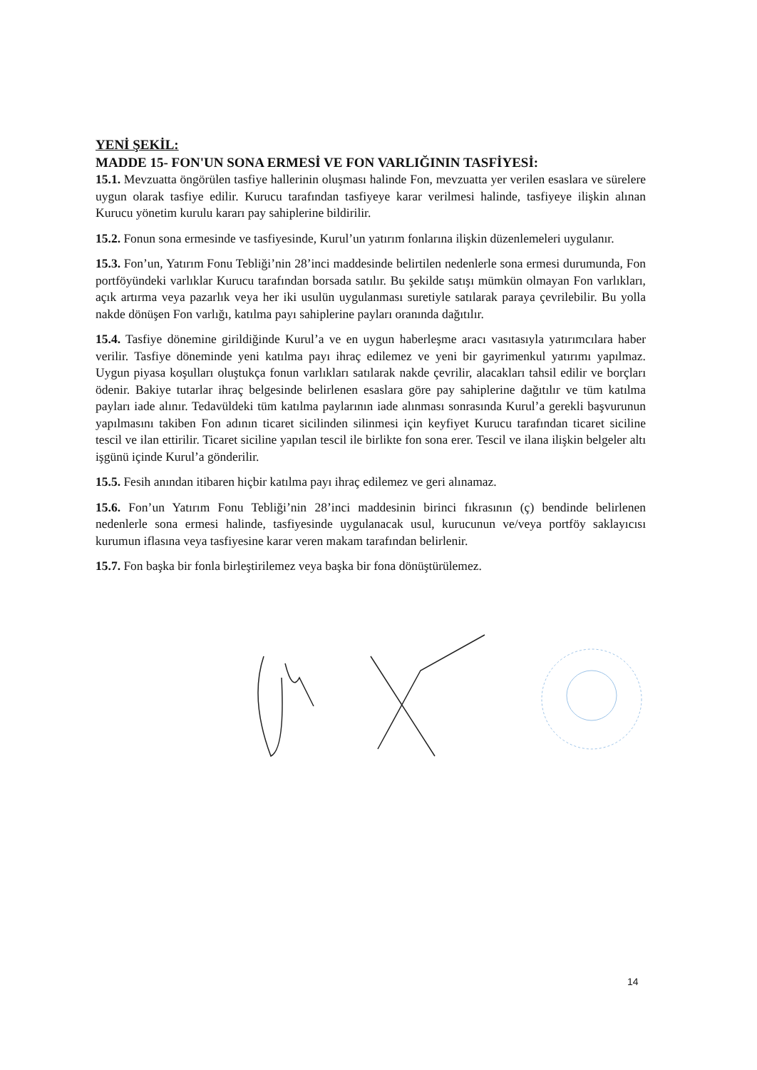YENİ ŞEKİL:
MADDE 15- FON'UN SONA ERMESİ VE FON VARLIĞININ TASFİYESİ:
15.1. Mevzuatta öngörülen tasfiye hallerinin oluşması halinde Fon, mevzuatta yer verilen esaslara ve sürelere uygun olarak tasfiye edilir. Kurucu tarafından tasfiyeye karar verilmesi halinde, tasfiyeye ilişkin alınan Kurucu yönetim kurulu kararı pay sahiplerine bildirilir.
15.2. Fonun sona ermesinde ve tasfiyesinde, Kurul’un yatırım fonlarına ilişkin düzenlemeleri uygulanır.
15.3. Fon’un, Yatırım Fonu Tebliği’nin 28’inci maddesinde belirtilen nedenlerle sona ermesi durumunda, Fon portföyündeki varlıklar Kurucu tarafından borsada satılır. Bu şekilde satışı mümkün olmayan Fon varlıkları, açık artırma veya pazarlık veya her iki usulün uygulanması suretiyle satılarak paraya çevrilebilir. Bu yolla nakde dönüşen Fon varlığı, katılma payı sahiplerine payları oranında dağıtılır.
15.4. Tasfiye dönemine girildiğinde Kurul’a ve en uygun haberleşme aracı vasıtasıyla yatırımcılara haber verilir. Tasfiye döneminde yeni katılma payı ihraç edilemez ve yeni bir gayrimenkul yatırımı yapılmaz. Uygun piyasa koşulları oluştukça fonun varlıkları satılarak nakde çevrilir, alacakları tahsil edilir ve borçları ödenir. Bakiye tutarlar ihraç belgesinde belirlenen esaslara göre pay sahiplerine dağıtılır ve tüm katılma payları iade alınır. Tedavüldeki tüm katılma paylarının iade alınması sonrasında Kurul’a gerekli başvurunun yapılmasını takiben Fon adının ticaret sicilinden silinmesi için keyfiyet Kurucu tarafından ticaret siciline tescil ve ilan ettirilir. Ticaret siciline yapılan tescil ile birlikte fon sona erer. Tescil ve ilana ilişkin belgeler altı işgünü içinde Kurul’a gönderilir.
15.5. Fesih anından itibaren hiçbir katılma payı ihraç edilemez ve geri alınamaz.
15.6. Fon’un Yatırım Fonu Tebliği’nin 28’inci maddesinin birinci fıkrasının (ç) bendinde belirlenen nedenlerle sona ermesi halinde, tasfiyesinde uygulanacak usul, kurucunun ve/veya portföy saklayıcısı kurumun iflasına veya tasfiyesine karar veren makam tarafından belirlenir.
15.7. Fon başka bir fonla birleştirilemez veya başka bir fona dönüştürülemez.
14